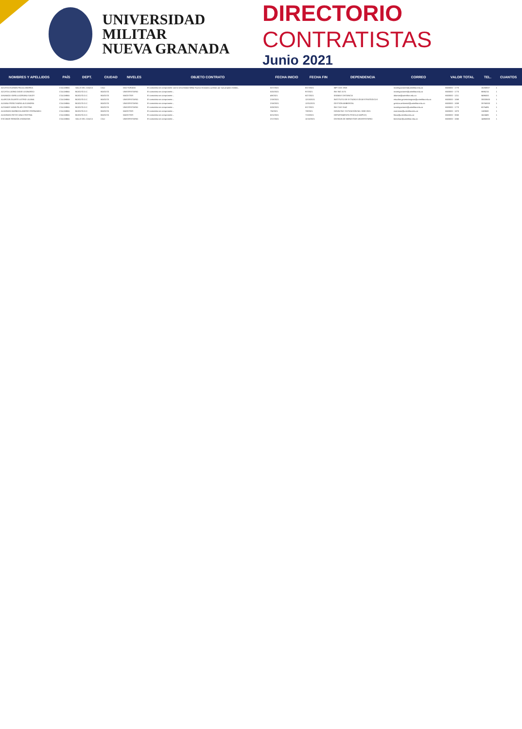UNIVERSIDAD MILITAR
NUEVA GRANADA
DIRECTORIO CONTRATISTAS
Junio 2021
| NOMBRES Y APELLIDOS | PAÍS | DEPT. | CIUDAD | NIVELES | OBJETO CONTRATO | FECHA INICIO | FECHA FIN | DEPENDENCIA | CORREO | VALOR TOTAL | TEL. | CUANTOS |
| --- | --- | --- | --- | --- | --- | --- | --- | --- | --- | --- | --- | --- |
| ACOSTA GUZMAN PAOLA ANDREA | COLOMBIA | VALLE DEL CAUCA | CALI | DOCTORADO | El contratista se compromete con la Universidad Militar Nueva Granada a prestar por sus propios medios... | 5/27/2021 | 8/17/2021 | IMP CIAS 2920 | investigaciones@unimilitar.edu.co | 6500000 - 1770 | 15258007 | 1 |
| ACOSTA LADINO DAVID LEONARDO | COLOMBIA | BOGOTÁ D.C. | BOGOTÁ | UNIVERSITARIO | El contratista se compromete... | 5/20/2021 | 9/7/2021 | INV ING 3175 | investigaciones@unimilitar.edu.co | 6500000 - 1770 | 8695215 | 1 |
| AHUMADA VARELA ADRIANA SAUDY | COLOMBIA | BOGOTÁ D.C. | BOGOTÁ | MAGISTER | El contratista se compromete... | 4/8/2021 | 8/27/2021 | IDIOMAS DISTANCIA | idiomas@unimilitar.edu.co | 6500000 - 1211 | 8496000 | 1 |
| ALARCON DUARTE ASTRID LILIANA | COLOMBIA | BOGOTÁ D.C. | BOGOTÁ | UNIVERSITARIO | El contratista se compromete... | 2/19/2021 | 12/10/2021 | INSTITUTO DE ESTUDIOS GEOESTRATÉGICOS | estudios.geoestrategicos@unimilitar.edu.co | 6500000 - 1069 | 33033500 | 1 |
| ALDANA PEREZ MARIA ALEJANDRA | COLOMBIA | BOGOTÁ D.C. | BOGOTÁ | UNIVERSITARIO | El contratista se compromete... | 2/18/2021 | 12/31/2021 | GESTIÓN AMBIENTAL | gestion.ambiental@unimilitar.edu.co | 6500000 - 1059 | 33760000 | 1 |
| ALTAMAR IVANN PILAR CRISTINA | COLOMBIA | BOGOTÁ D.C. | BOGOTÁ | UNIVERSITARIO | El contratista se compromete... | 5/28/2021 | 8/17/2021 | INV CIAS 3142 | investigaciones@unimilitar.edu.co | 6500000 - 1770 | 6376495 | 1 |
| ALVARADO BARBOSA ANDRES FERNANDO | COLOMBIA | BOGOTÁ D.C. | BOGOTÁ | MAGISTER | El contratista se compromete... | 7/6/2021 | 7/9/2021 | DIGAN FAC COTIZACIÓN NO. 0030-2021 | extension@unimilitar.edu.co | 6500000 - 1870 | 1169600 | 1 |
| ALVARADO REYES ANA CRISTINA | COLOMBIA | BOGOTÁ D.C. | BOGOTÁ | MAGISTER | El contratista se compromete... | 6/21/2021 | 7/13/2021 | DEPARTAMENTO FISICA (CAMPUS) | fisica@unimilitar.edu.co | 6500000 - 3050 | 2418480 | 1 |
| ESCOBAR RENDÓN JHONATAN | COLOMBIA | VALLE DEL CAUCA | CALI | UNIVERSITARIO | El contratista se compromete... | 2/17/2021 | 11/15/2021 | DIVISION DE BIENESTAR UNIVERSITARIO | bienestar@unimilitar.edu.co | 6500000 - 1060 | 14860000 | 1 |